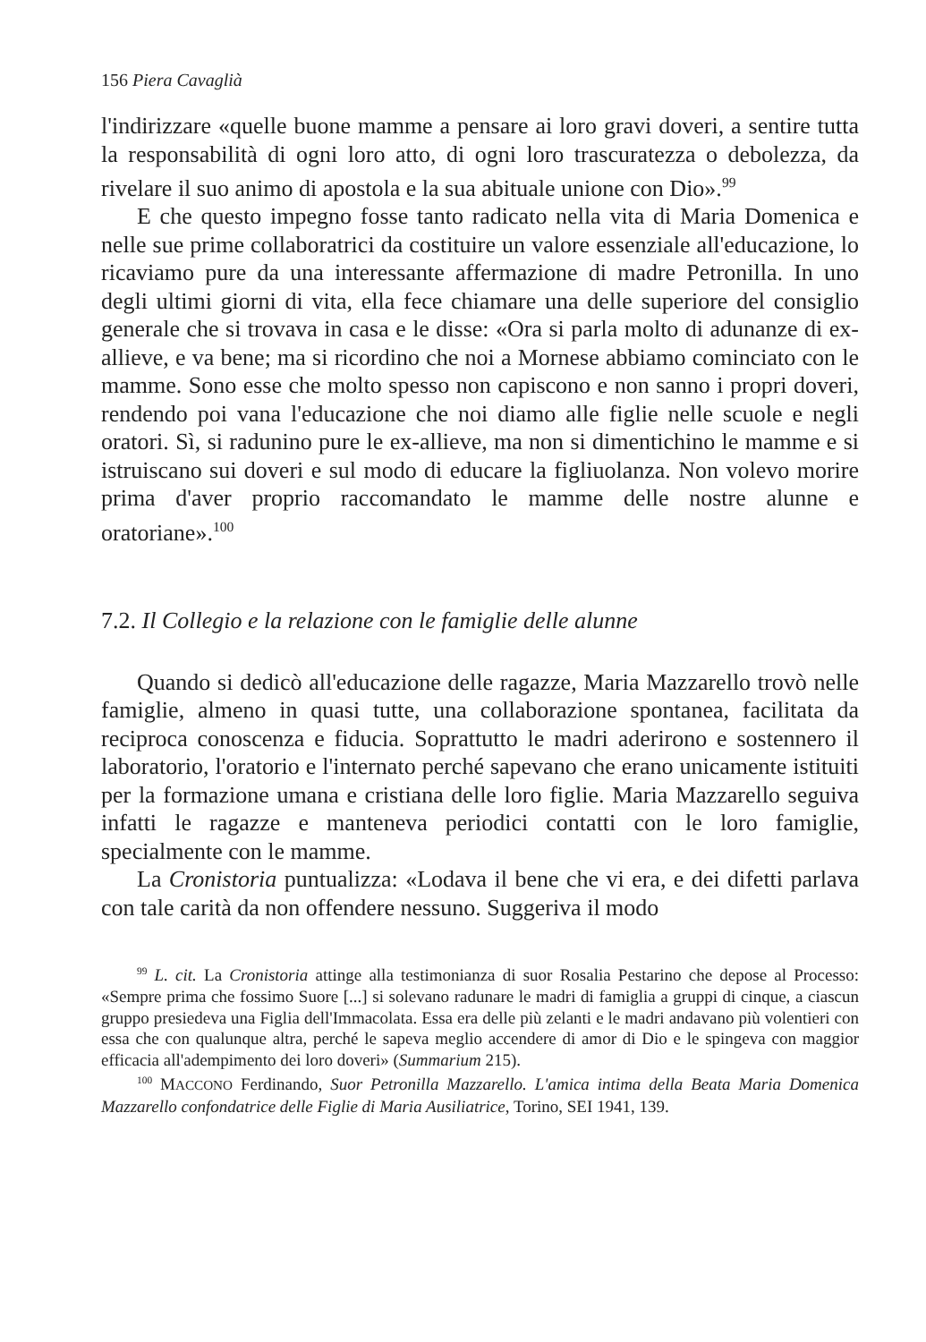156 Piera Cavaglià
l'indirizzare «quelle buone mamme a pensare ai loro gravi doveri, a sentire tutta la responsabilità di ogni loro atto, di ogni loro trascuratezza o debolezza, da rivelare il suo animo di apostola e la sua abituale unione con Dio».<sup>99</sup>
E che questo impegno fosse tanto radicato nella vita di Maria Domenica e nelle sue prime collaboratrici da costituire un valore essenziale all'educazione, lo ricaviamo pure da una interessante affermazione di madre Petronilla. In uno degli ultimi giorni di vita, ella fece chiamare una delle superiore del consiglio generale che si trovava in casa e le disse: «Ora si parla molto di adunanze di ex-allieve, e va bene; ma si ricordino che noi a Mornese abbiamo cominciato con le mamme. Sono esse che molto spesso non capiscono e non sanno i propri doveri, rendendo poi vana l'educazione che noi diamo alle figlie nelle scuole e negli oratori. Sì, si radunino pure le ex-allieve, ma non si dimentichino le mamme e si istruiscano sui doveri e sul modo di educare la figliuolanza. Non volevo morire prima d'aver proprio raccomandato le mamme delle nostre alunne e oratoriane».<sup>100</sup>
7.2. Il Collegio e la relazione con le famiglie delle alunne
Quando si dedicò all'educazione delle ragazze, Maria Mazzarello trovò nelle famiglie, almeno in quasi tutte, una collaborazione spontanea, facilitata da reciproca conoscenza e fiducia. Soprattutto le madri aderirono e sostennero il laboratorio, l'oratorio e l'internato perché sapevano che erano unicamente istituiti per la formazione umana e cristiana delle loro figlie. Maria Mazzarello seguiva infatti le ragazze e manteneva periodici contatti con le loro famiglie, specialmente con le mamme.
La Cronistoria puntualizza: «Lodava il bene che vi era, e dei difetti parlava con tale carità da non offendere nessuno. Suggeriva il modo
<sup>99</sup> L. cit. La Cronistoria attinge alla testimonianza di suor Rosalia Pestarino che depose al Processo: «Sempre prima che fossimo Suore [...] si solevano radunare le madri di famiglia a gruppi di cinque, a ciascun gruppo presiedeva una Figlia dell'Immacolata. Essa era delle più zelanti e le madri andavano più volentieri con essa che con qualunque altra, perché le sapeva meglio accendere di amor di Dio e le spingeva con maggior efficacia all'adempimento dei loro doveri» (Summarium 215).
<sup>100</sup> MACCONO Ferdinando, Suor Petronilla Mazzarello. L'amica intima della Beata Maria Domenica Mazzarello confondatrice delle Figlie di Maria Ausiliatrice, Torino, SEI 1941, 139.